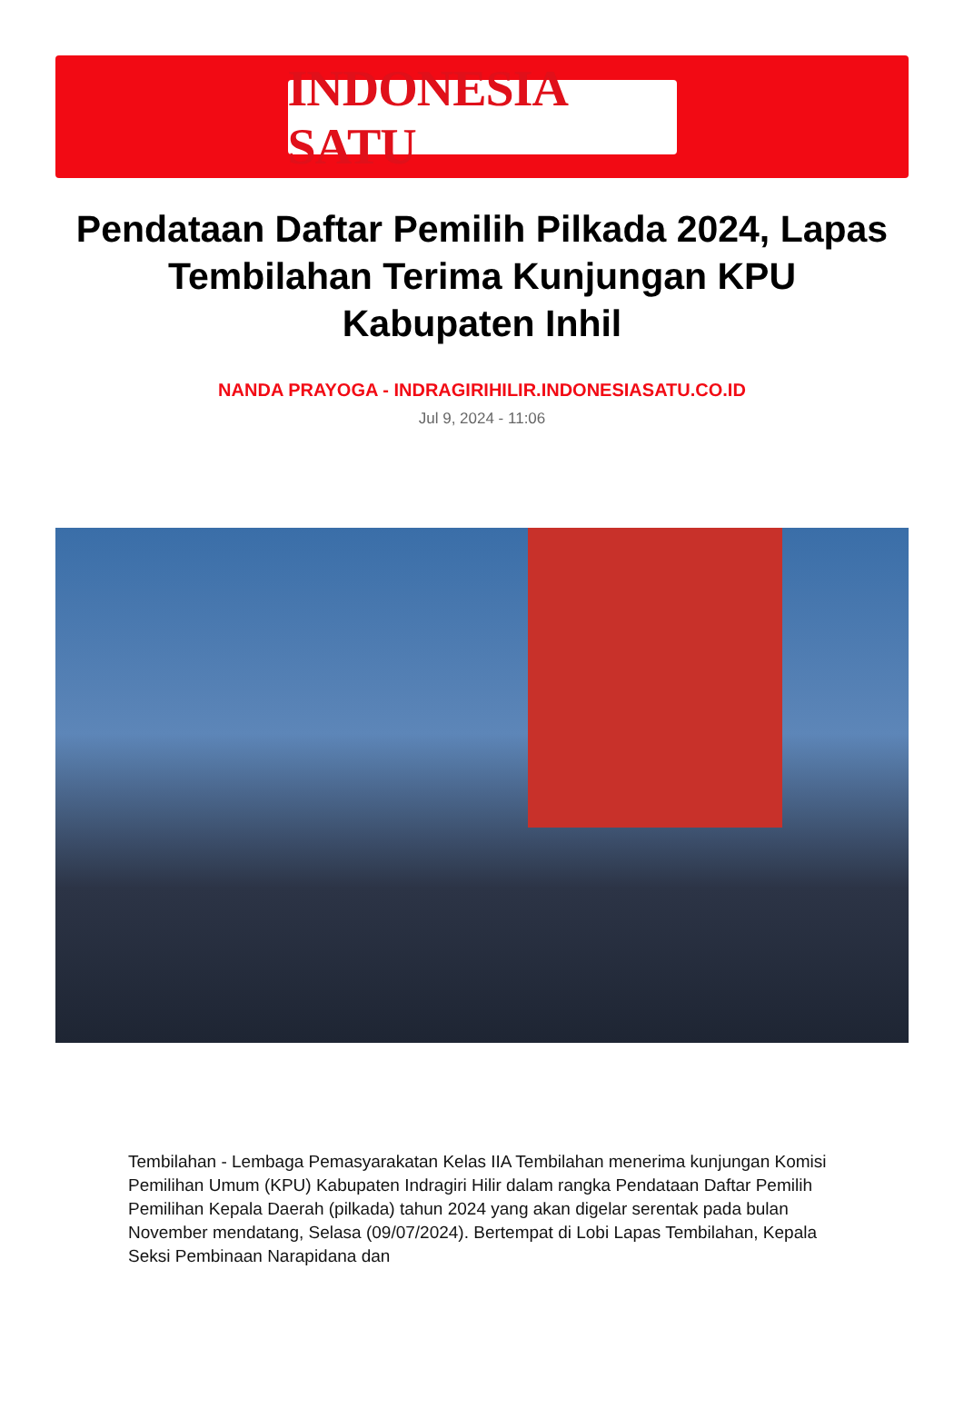INDONESIA SATU
Pendataan Daftar Pemilih Pilkada 2024, Lapas Tembilahan Terima Kunjungan KPU Kabupaten Inhil
NANDA PRAYOGA - INDRAGIRIHILIR.INDONESIASATU.CO.ID
Jul 9, 2024 - 11:06
Tembilahan - Lembaga Pemasyarakatan Kelas IIA Tembilahan menerima kunjungan Komisi Pemilihan Umum (KPU) Kabupaten Indragiri Hilir dalam rangka Pendataan Daftar Pemilih Pemilihan Kepala Daerah (pilkada) tahun 2024 yang akan digelar serentak pada bulan November mendatang, Selasa (09/07/2024). Bertempat di Lobi Lapas Tembilahan, Kepala Seksi Pembinaan Narapidana dan